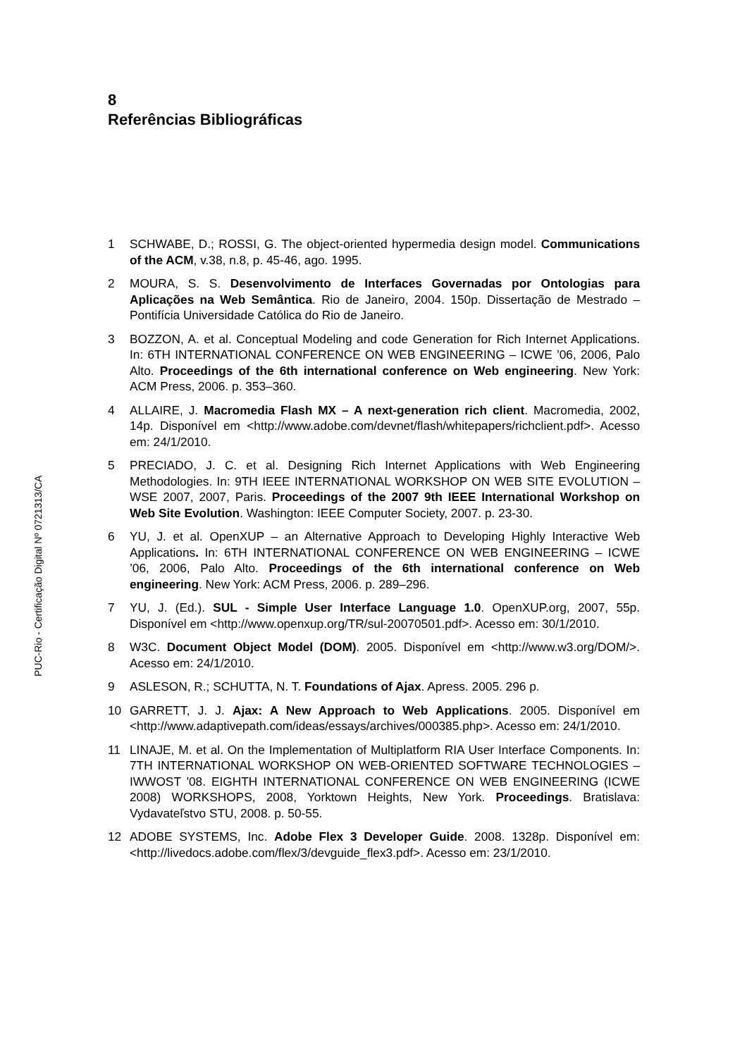8
Referências Bibliográficas
1 SCHWABE, D.; ROSSI, G. The object-oriented hypermedia design model. Communications of the ACM, v.38, n.8, p. 45-46, ago. 1995.
2 MOURA, S. S. Desenvolvimento de Interfaces Governadas por Ontologias para Aplicações na Web Semântica. Rio de Janeiro, 2004. 150p. Dissertação de Mestrado – Pontifícia Universidade Católica do Rio de Janeiro.
3 BOZZON, A. et al. Conceptual Modeling and code Generation for Rich Internet Applications. In: 6TH INTERNATIONAL CONFERENCE ON WEB ENGINEERING – ICWE ’06, 2006, Palo Alto. Proceedings of the 6th international conference on Web engineering. New York: ACM Press, 2006. p. 353–360.
4 ALLAIRE, J. Macromedia Flash MX – A next-generation rich client. Macromedia, 2002, 14p. Disponível em <http://www.adobe.com/devnet/flash/whitepapers/richclient.pdf>. Acesso em: 24/1/2010.
5 PRECIADO, J. C. et al. Designing Rich Internet Applications with Web Engineering Methodologies. In: 9TH IEEE INTERNATIONAL WORKSHOP ON WEB SITE EVOLUTION – WSE 2007, 2007, Paris. Proceedings of the 2007 9th IEEE International Workshop on Web Site Evolution. Washington: IEEE Computer Society, 2007. p. 23-30.
6 YU, J. et al. OpenXUP – an Alternative Approach to Developing Highly Interactive Web Applications. In: 6TH INTERNATIONAL CONFERENCE ON WEB ENGINEERING – ICWE ’06, 2006, Palo Alto. Proceedings of the 6th international conference on Web engineering. New York: ACM Press, 2006. p. 289–296.
7 YU, J. (Ed.). SUL - Simple User Interface Language 1.0. OpenXUP.org, 2007, 55p. Disponível em <http://www.openxup.org/TR/sul-20070501.pdf>. Acesso em: 30/1/2010.
8 W3C. Document Object Model (DOM). 2005. Disponível em <http://www.w3.org/DOM/>. Acesso em: 24/1/2010.
9 ASLESON, R.; SCHUTTA, N. T. Foundations of Ajax. Apress. 2005. 296 p.
10 GARRETT, J. J. Ajax: A New Approach to Web Applications. 2005. Disponível em <http://www.adaptivepath.com/ideas/essays/archives/000385.php>. Acesso em: 24/1/2010.
11 LINAJE, M. et al. On the Implementation of Multiplatform RIA User Interface Components. In: 7TH INTERNATIONAL WORKSHOP ON WEB-ORIENTED SOFTWARE TECHNOLOGIES – IWWOST '08. EIGHTH INTERNATIONAL CONFERENCE ON WEB ENGINEERING (ICWE 2008) WORKSHOPS, 2008, Yorktown Heights, New York. Proceedings. Bratislava: Vydavateľstvo STU, 2008. p. 50-55.
12 ADOBE SYSTEMS, Inc. Adobe Flex 3 Developer Guide. 2008. 1328p. Disponível em: <http://livedocs.adobe.com/flex/3/devguide_flex3.pdf>. Acesso em: 23/1/2010.
PUC-Rio - Certificação Digital Nº 0721313/CA